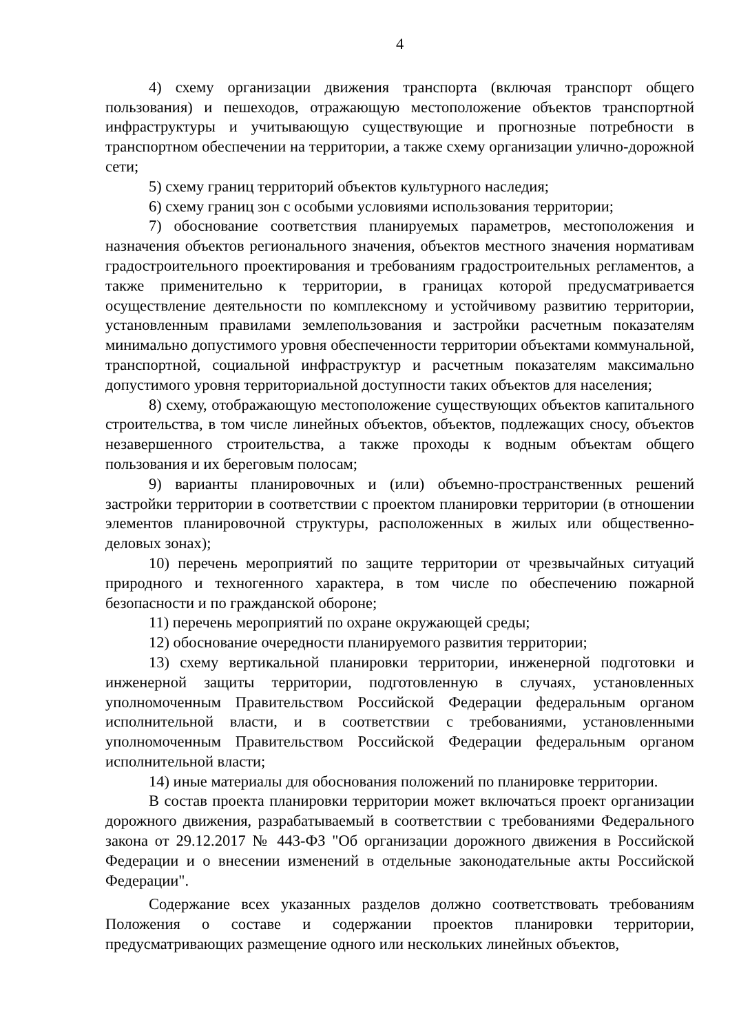4
4) схему организации движения транспорта (включая транспорт общего пользования) и пешеходов, отражающую местоположение объектов транспортной инфраструктуры и учитывающую существующие и прогнозные потребности в транспортном обеспечении на территории, а также схему организации улично-дорожной сети;
5) схему границ территорий объектов культурного наследия;
6) схему границ зон с особыми условиями использования территории;
7) обоснование соответствия планируемых параметров, местоположения и назначения объектов регионального значения, объектов местного значения нормативам градостроительного проектирования и требованиям градостроительных регламентов, а также применительно к территории, в границах которой предусматривается осуществление деятельности по комплексному и устойчивому развитию территории, установленным правилами землепользования и застройки расчетным показателям минимально допустимого уровня обеспеченности территории объектами коммунальной, транспортной, социальной инфраструктур и расчетным показателям максимально допустимого уровня территориальной доступности таких объектов для населения;
8) схему, отображающую местоположение существующих объектов капитального строительства, в том числе линейных объектов, объектов, подлежащих сносу, объектов незавершенного строительства, а также проходы к водным объектам общего пользования и их береговым полосам;
9) варианты планировочных и (или) объемно-пространственных решений застройки территории в соответствии с проектом планировки территории (в отношении элементов планировочной структуры, расположенных в жилых или общественно-деловых зонах);
10) перечень мероприятий по защите территории от чрезвычайных ситуаций природного и техногенного характера, в том числе по обеспечению пожарной безопасности и по гражданской обороне;
11) перечень мероприятий по охране окружающей среды;
12) обоснование очередности планируемого развития территории;
13) схему вертикальной планировки территории, инженерной подготовки и инженерной защиты территории, подготовленную в случаях, установленных уполномоченным Правительством Российской Федерации федеральным органом исполнительной власти, и в соответствии с требованиями, установленными уполномоченным Правительством Российской Федерации федеральным органом исполнительной власти;
14) иные материалы для обоснования положений по планировке территории.
В состав проекта планировки территории может включаться проект организации дорожного движения, разрабатываемый в соответствии с требованиями Федерального закона от 29.12.2017 № 443-ФЗ "Об организации дорожного движения в Российской Федерации и о внесении изменений в отдельные законодательные акты Российской Федерации".
Содержание всех указанных разделов должно соответствовать требованиям Положения о составе и содержании проектов планировки территории, предусматривающих размещение одного или нескольких линейных объектов,